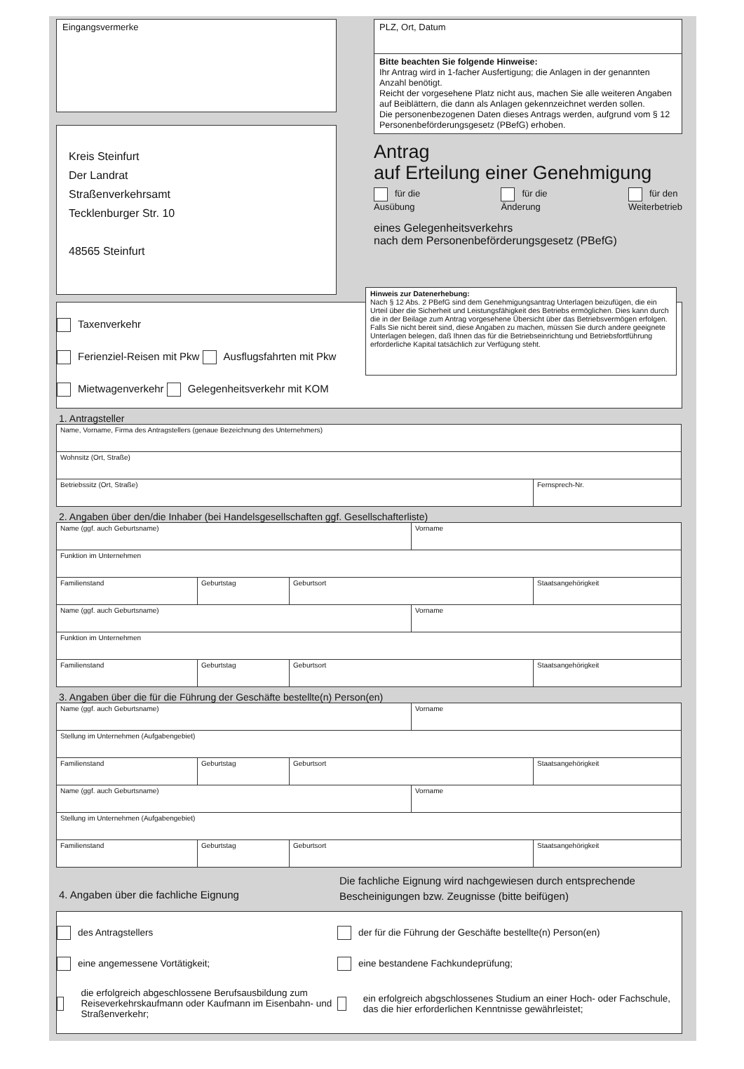Eingangsvermerke
Kreis Steinfurt
Der Landrat
Straßenverkehrsamt
Tecklenburger Str. 10
48565 Steinfurt
PLZ, Ort, Datum
Bitte beachten Sie folgende Hinweise:
Ihr Antrag wird in 1-facher Ausfertigung; die Anlagen in der genannten Anzahl benötigt.
Reicht der vorgesehene Platz nicht aus, machen Sie alle weiteren Angaben auf Beiblättern, die dann als Anlagen gekennzeichnet werden sollen.
Die personenbezogenen Daten dieses Antrags werden, aufgrund vom § 12 Personenbeförderungsgesetz (PBefG) erhoben.
Antrag
auf Erteilung einer Genehmigung
für die
Ausübung für die
Änderung für den
Weiterbetrieb
eines Gelegenheitsverkehrs
nach dem Personenbeförderungsgesetz (PBefG)
Taxenverkehr
Ferienziel-Reisen mit Pkw Ausflugsfahrten mit Pkw
Mietwagenverkehr Gelegenheitsverkehr mit KOM
Hinweis zur Datenerhebung:
Nach § 12 Abs. 2 PBefG sind dem Genehmigungsantrag Unterlagen beizufügen, die ein Urteil über die Sicherheit und Leistungsfähigkeit des Betriebs ermöglichen. Dies kann durch die in der Beilage zum Antrag vorgesehene Übersicht über das Betriebsvermögen erfolgen. Falls Sie nicht bereit sind, diese Angaben zu machen, müssen Sie durch andere geeignete Unterlagen belegen, daß Ihnen das für die Betriebseinrichtung und Betriebsfortführung erforderliche Kapital tatsächlich zur Verfügung steht.
1. Antragsteller
| Name, Vorname, Firma des Antragstellers (genaue Bezeichnung des Unternehmers) | |
| Wohnsitz (Ort, Straße) | |
| Betriebssitz (Ort, Straße) | Fernsprech-Nr. |
2. Angaben über den/die Inhaber (bei Handelsgesellschaften ggf. Gesellschafterliste)
| Name (ggf. auch Geburtsname) | | | Vorname | |
| Funktion im Unternehmen | | | | |
| Familienstand | Geburtstag | Geburtsort | | Staatsangehörigkeit |
| Name (ggf. auch Geburtsname) | | | Vorname | |
| Funktion im Unternehmen | | | | |
| Familienstand | Geburtstag | Geburtsort | | Staatsangehörigkeit |
3. Angaben über die für die Führung der Geschäfte bestellte(n) Person(en)
| Name (ggf. auch Geburtsname) | | | Vorname | |
| Stellung im Unternehmen (Aufgabengebiet) | | | | |
| Familienstand | Geburtstag | Geburtsort | | Staatsangehörigkeit |
| Name (ggf. auch Geburtsname) | | | Vorname | |
| Stellung im Unternehmen (Aufgabengebiet) | | | | |
| Familienstand | Geburtstag | Geburtsort | | Staatsangehörigkeit |
4. Angaben über die fachliche Eignung
Die fachliche Eignung wird nachgewiesen durch entsprechende
Bescheinigungen bzw. Zeugnisse (bitte beifügen)
des Antragstellers
der für die Führung der Geschäfte bestellte(n) Person(en)
eine angemessene Vortätigkeit;
eine bestandene Fachkundeprüfung;
die erfolgreich abgeschlossene Berufsausbildung zum Reiseverkehrskaufmann oder Kaufmann im Eisenbahn- und Straßenverkehr;
ein erfolgreich abgschlossenes Studium an einer Hoch- oder Fachschule, das die hier erforderlichen Kenntnisse gewährleistet;